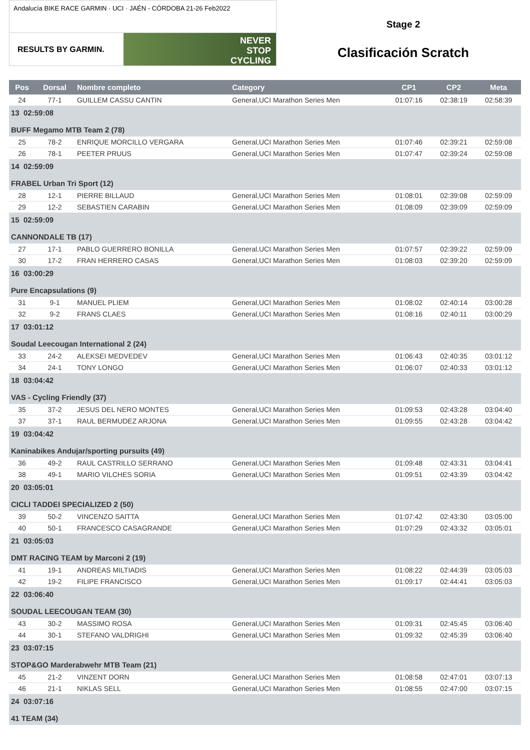Andalucía BIKE RACE GARMIN · UCI · JAÉN - CÓRDOBA 21-26 Feb2022
RESULTS BY GARMIN.
NEVER
STOP
CYCLING
Stage 2
Clasificación Scratch
| Pos | Dorsal | Nombre completo | Category | CP1 | CP2 | Meta |
| --- | --- | --- | --- | --- | --- | --- |
| 24 | 77-1 | GUILLEM CASSU CANTIN | General,UCI Marathon Series Men | 01:07:16 | 02:38:19 | 02:58:39 |
| 13 02:59:08 BUFF Megamo MTB Team 2 (78) | | | | | | |
| 25 | 78-2 | ENRIQUE MORCILLO VERGARA | General,UCI Marathon Series Men | 01:07:46 | 02:39:21 | 02:59:08 |
| 26 | 78-1 | PEETER PRUUS | General,UCI Marathon Series Men | 01:07:47 | 02:39:24 | 02:59:08 |
| 14 02:59:09 FRABEL Urban Tri Sport (12) | | | | | | |
| 28 | 12-1 | PIERRE BILLAUD | General,UCI Marathon Series Men | 01:08:01 | 02:39:08 | 02:59:09 |
| 29 | 12-2 | SEBASTIEN CARABIN | General,UCI Marathon Series Men | 01:08:09 | 02:39:09 | 02:59:09 |
| 15 02:59:09 CANNONDALE TB (17) | | | | | | |
| 27 | 17-1 | PABLO GUERRERO BONILLA | General,UCI Marathon Series Men | 01:07:57 | 02:39:22 | 02:59:09 |
| 30 | 17-2 | FRAN HERRERO CASAS | General,UCI Marathon Series Men | 01:08:03 | 02:39:20 | 02:59:09 |
| 16 03:00:29 Pure Encapsulations (9) | | | | | | |
| 31 | 9-1 | MANUEL PLIEM | General,UCI Marathon Series Men | 01:08:02 | 02:40:14 | 03:00:28 |
| 32 | 9-2 | FRANS CLAES | General,UCI Marathon Series Men | 01:08:16 | 02:40:11 | 03:00:29 |
| 17 03:01:12 Soudal Leecougan International 2 (24) | | | | | | |
| 33 | 24-2 | ALEKSEI MEDVEDEV | General,UCI Marathon Series Men | 01:06:43 | 02:40:35 | 03:01:12 |
| 34 | 24-1 | TONY LONGO | General,UCI Marathon Series Men | 01:06:07 | 02:40:33 | 03:01:12 |
| 18 03:04:42 VAS - Cycling Friendly (37) | | | | | | |
| 35 | 37-2 | JESUS DEL NERO MONTES | General,UCI Marathon Series Men | 01:09:53 | 02:43:28 | 03:04:40 |
| 37 | 37-1 | RAUL BERMUDEZ ARJONA | General,UCI Marathon Series Men | 01:09:55 | 02:43:28 | 03:04:42 |
| 19 03:04:42 Kaninabikes Andujar/sporting pursuits (49) | | | | | | |
| 36 | 49-2 | RAUL CASTRILLO SERRANO | General,UCI Marathon Series Men | 01:09:48 | 02:43:31 | 03:04:41 |
| 38 | 49-1 | MARIO VILCHES SORIA | General,UCI Marathon Series Men | 01:09:51 | 02:43:39 | 03:04:42 |
| 20 03:05:01 CICLI TADDEI SPECIALIZED 2 (50) | | | | | | |
| 39 | 50-2 | VINCENZO SAITTA | General,UCI Marathon Series Men | 01:07:42 | 02:43:30 | 03:05:00 |
| 40 | 50-1 | FRANCESCO CASAGRANDE | General,UCI Marathon Series Men | 01:07:29 | 02:43:32 | 03:05:01 |
| 21 03:05:03 DMT RACING TEAM by Marconi 2 (19) | | | | | | |
| 41 | 19-1 | ANDREAS MILTIADIS | General,UCI Marathon Series Men | 01:08:22 | 02:44:39 | 03:05:03 |
| 42 | 19-2 | FILIPE FRANCISCO | General,UCI Marathon Series Men | 01:09:17 | 02:44:41 | 03:05:03 |
| 22 03:06:40 SOUDAL LEECOUGAN TEAM (30) | | | | | | |
| 43 | 30-2 | MASSIMO ROSA | General,UCI Marathon Series Men | 01:09:31 | 02:45:45 | 03:06:40 |
| 44 | 30-1 | STEFANO VALDRIGHI | General,UCI Marathon Series Men | 01:09:32 | 02:45:39 | 03:06:40 |
| 23 03:07:15 STOP&GO Marderabwehr MTB Team (21) | | | | | | |
| 45 | 21-2 | VINZENT DORN | General,UCI Marathon Series Men | 01:08:58 | 02:47:01 | 03:07:13 |
| 46 | 21-1 | NIKLAS SELL | General,UCI Marathon Series Men | 01:08:55 | 02:47:00 | 03:07:15 |
| 24 03:07:16 41 TEAM (34) | | | | | | |